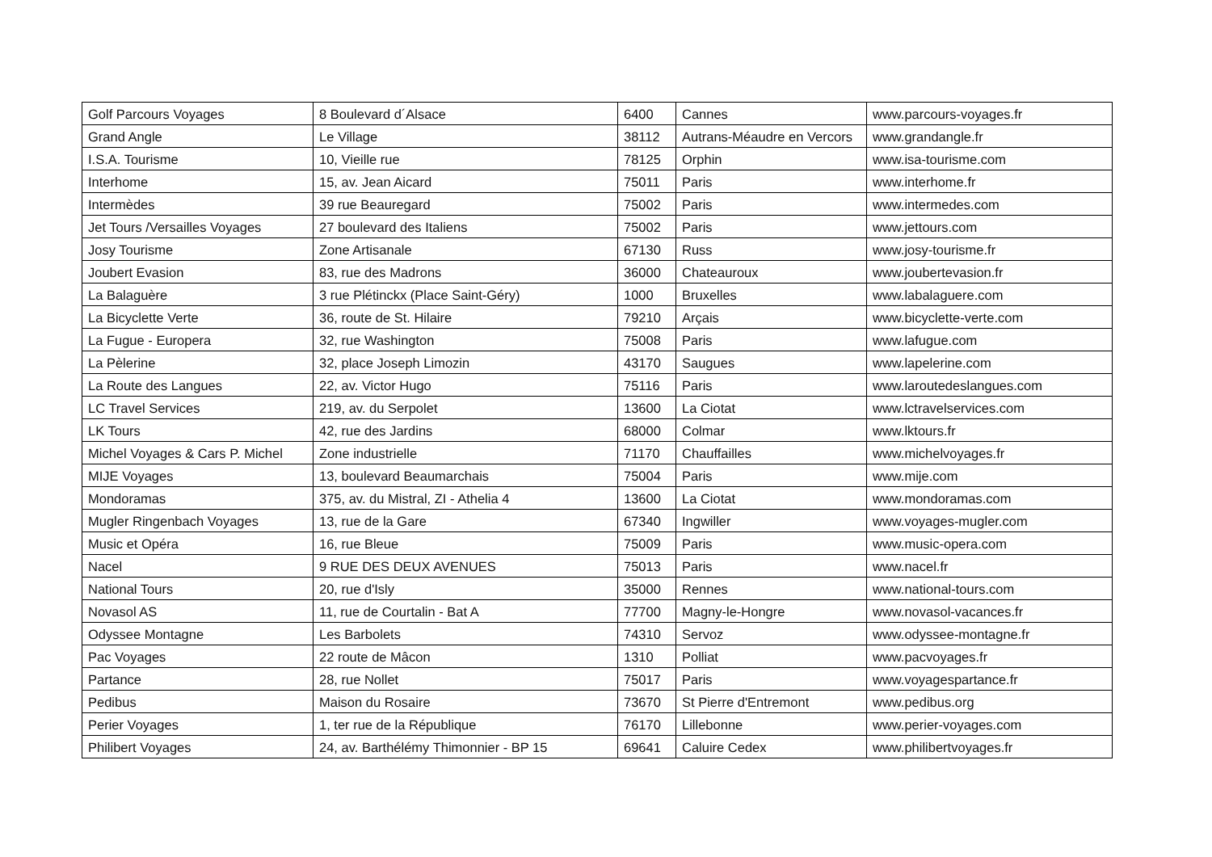| Golf Parcours Voyages | 8 Boulevard d´Alsace | 6400 | Cannes | www.parcours-voyages.fr |
| Grand Angle | Le Village | 38112 | Autrans-Méaudre en Vercors | www.grandangle.fr |
| I.S.A. Tourisme | 10, Vieille rue | 78125 | Orphin | www.isa-tourisme.com |
| Interhome | 15, av. Jean Aicard | 75011 | Paris | www.interhome.fr |
| Intermèdes | 39 rue Beauregard | 75002 | Paris | www.intermedes.com |
| Jet Tours /Versailles Voyages | 27 boulevard des Italiens | 75002 | Paris | www.jettours.com |
| Josy Tourisme | Zone Artisanale | 67130 | Russ | www.josy-tourisme.fr |
| Joubert Evasion | 83, rue des Madrons | 36000 | Chateauroux | www.joubertevasion.fr |
| La Balaguère | 3 rue Plétinckx (Place Saint-Géry) | 1000 | Bruxelles | www.labalaguere.com |
| La Bicyclette Verte | 36, route de St. Hilaire | 79210 | Arçais | www.bicyclette-verte.com |
| La Fugue - Europera | 32, rue Washington | 75008 | Paris | www.lafugue.com |
| La Pèlerine | 32, place Joseph Limozin | 43170 | Saugues | www.lapelerine.com |
| La Route des Langues | 22, av. Victor Hugo | 75116 | Paris | www.laroutedeslangues.com |
| LC Travel Services | 219, av. du Serpolet | 13600 | La Ciotat | www.lctravelservices.com |
| LK Tours | 42, rue des Jardins | 68000 | Colmar | www.lktours.fr |
| Michel Voyages & Cars P. Michel | Zone industrielle | 71170 | Chauffailles | www.michelvoyages.fr |
| MIJE Voyages | 13, boulevard Beaumarchais | 75004 | Paris | www.mije.com |
| Mondoramas | 375, av. du Mistral, ZI - Athelia 4 | 13600 | La Ciotat | www.mondoramas.com |
| Mugler Ringenbach Voyages | 13, rue de la Gare | 67340 | Ingwiller | www.voyages-mugler.com |
| Music et Opéra | 16, rue Bleue | 75009 | Paris | www.music-opera.com |
| Nacel | 9 RUE DES DEUX AVENUES | 75013 | Paris | www.nacel.fr |
| National Tours | 20, rue d'Isly | 35000 | Rennes | www.national-tours.com |
| Novasol AS | 11, rue de Courtalin - Bat A | 77700 | Magny-le-Hongre | www.novasol-vacances.fr |
| Odyssee Montagne | Les Barbolets | 74310 | Servoz | www.odyssee-montagne.fr |
| Pac Voyages | 22 route de Mâcon | 1310 | Polliat | www.pacvoyages.fr |
| Partance | 28, rue Nollet | 75017 | Paris | www.voyagespartance.fr |
| Pedibus | Maison du Rosaire | 73670 | St Pierre d'Entremont | www.pedibus.org |
| Perier Voyages | 1, ter rue de la République | 76170 | Lillebonne | www.perier-voyages.com |
| Philibert Voyages | 24, av. Barthélémy Thimonnier - BP 15 | 69641 | Caluire Cedex | www.philibertvoyages.fr |